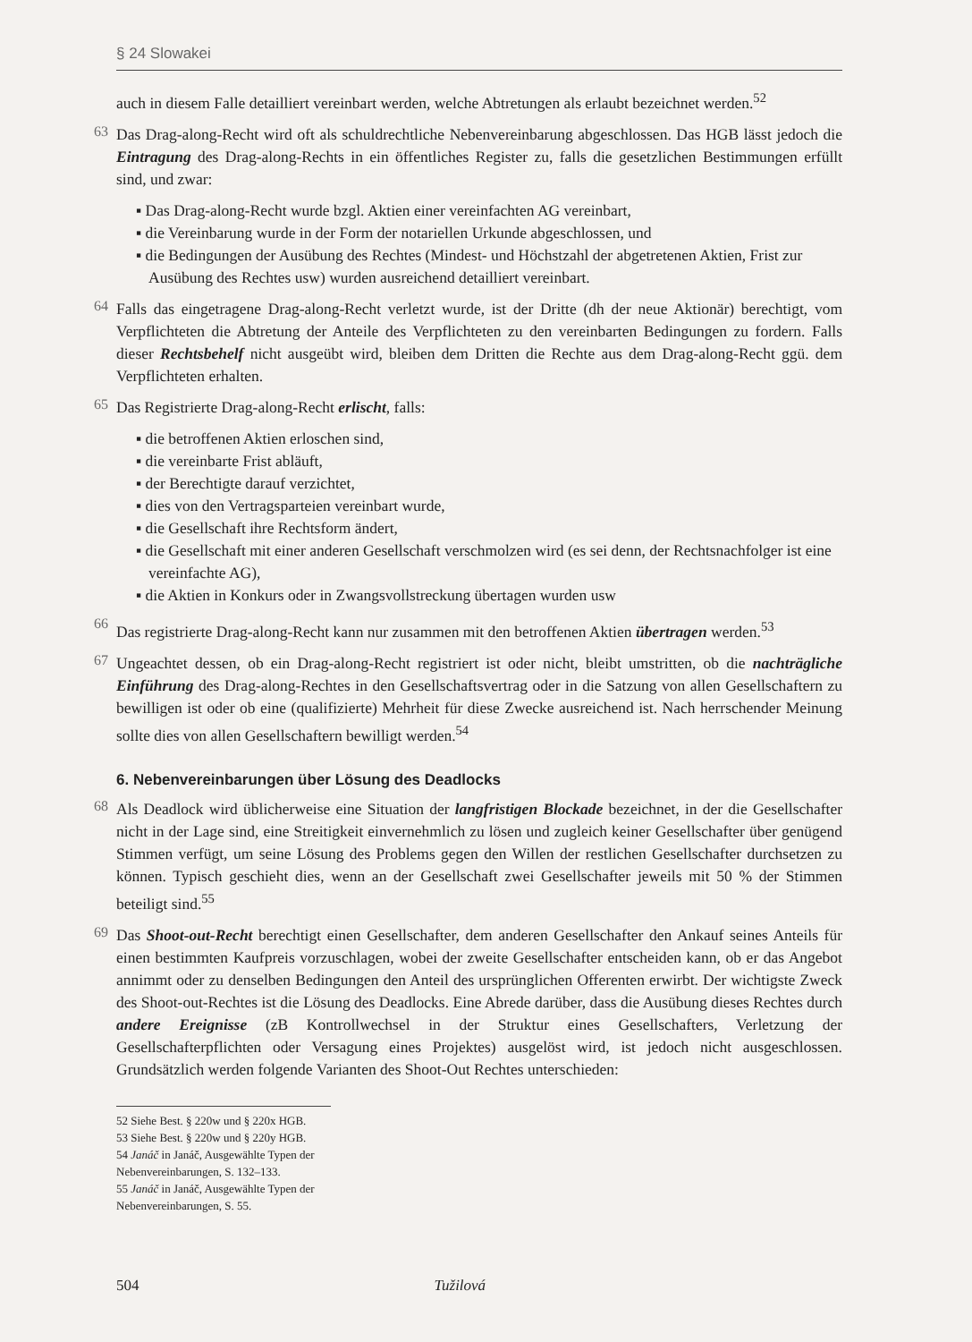§ 24 Slowakei
auch in diesem Falle detailliert vereinbart werden, welche Abtretungen als erlaubt bezeichnet werden.<sup>52</sup>
63
Das Drag-along-Recht wird oft als schuldrechtliche Nebenvereinbarung abgeschlossen. Das HGB lässt jedoch die Eintragung des Drag-along-Rechts in ein öffentliches Register zu, falls die gesetzlichen Bestimmungen erfüllt sind, und zwar:
▪ Das Drag-along-Recht wurde bzgl. Aktien einer vereinfachten AG vereinbart,
▪ die Vereinbarung wurde in der Form der notariellen Urkunde abgeschlossen, und
▪ die Bedingungen der Ausübung des Rechtes (Mindest- und Höchstzahl der abgetretenen Aktien, Frist zur Ausübung des Rechtes usw) wurden ausreichend detailliert vereinbart.
64
Falls das eingetragene Drag-along-Recht verletzt wurde, ist der Dritte (dh der neue Aktionär) berechtigt, vom Verpflichteten die Abtretung der Anteile des Verpflichteten zu den vereinbarten Bedingungen zu fordern. Falls dieser Rechtsbehelf nicht ausgeübt wird, bleiben dem Dritten die Rechte aus dem Drag-along-Recht ggü. dem Verpflichteten erhalten.
65
Das Registrierte Drag-along-Recht erlischt, falls:
▪ die betroffenen Aktien erloschen sind,
▪ die vereinbarte Frist abläuft,
▪ der Berechtigte darauf verzichtet,
▪ dies von den Vertragsparteien vereinbart wurde,
▪ die Gesellschaft ihre Rechtsform ändert,
▪ die Gesellschaft mit einer anderen Gesellschaft verschmolzen wird (es sei denn, der Rechtsnachfolger ist eine vereinfachte AG),
▪ die Aktien in Konkurs oder in Zwangsvollstreckung übertagen wurden usw
66
Das registrierte Drag-along-Recht kann nur zusammen mit den betroffenen Aktien übertragen werden.<sup>53</sup>
67
Ungeachtet dessen, ob ein Drag-along-Recht registriert ist oder nicht, bleibt umstritten, ob die nachträgliche Einführung des Drag-along-Rechtes in den Gesellschaftsvertrag oder in die Satzung von allen Gesellschaftern zu bewilligen ist oder ob eine (qualifizierte) Mehrheit für diese Zwecke ausreichend ist. Nach herrschender Meinung sollte dies von allen Gesellschaftern bewilligt werden.<sup>54</sup>
6. Nebenvereinbarungen über Lösung des Deadlocks
68
Als Deadlock wird üblicherweise eine Situation der langfristigen Blockade bezeichnet, in der die Gesellschafter nicht in der Lage sind, eine Streitigkeit einvernehmlich zu lösen und zugleich keiner Gesellschafter über genügend Stimmen verfügt, um seine Lösung des Problems gegen den Willen der restlichen Gesellschafter durchsetzen zu können. Typisch geschieht dies, wenn an der Gesellschaft zwei Gesellschafter jeweils mit 50 % der Stimmen beteiligt sind.<sup>55</sup>
69
Das Shoot-out-Recht berechtigt einen Gesellschafter, dem anderen Gesellschafter den Ankauf seines Anteils für einen bestimmten Kaufpreis vorzuschlagen, wobei der zweite Gesellschafter entscheiden kann, ob er das Angebot annimmt oder zu denselben Bedingungen den Anteil des ursprünglichen Offerenten erwirbt. Der wichtigste Zweck des Shoot-out-Rechtes ist die Lösung des Deadlocks. Eine Abrede darüber, dass die Ausübung dieses Rechtes durch andere Ereignisse (zB Kontrollwechsel in der Struktur eines Gesellschafters, Verletzung der Gesellschafterpflichten oder Versagung eines Projektes) ausgelöst wird, ist jedoch nicht ausgeschlossen. Grundsätzlich werden folgende Varianten des Shoot-Out Rechtes unterschieden:
52 Siehe Best. § 220w und § 220x HGB.
53 Siehe Best. § 220w und § 220y HGB.
54 Janáč in Janáč, Ausgewählte Typen der Nebenvereinbarungen, S. 132–133.
55 Janáč in Janáč, Ausgewählte Typen der Nebenvereinbarungen, S. 55.
504 Tužilová